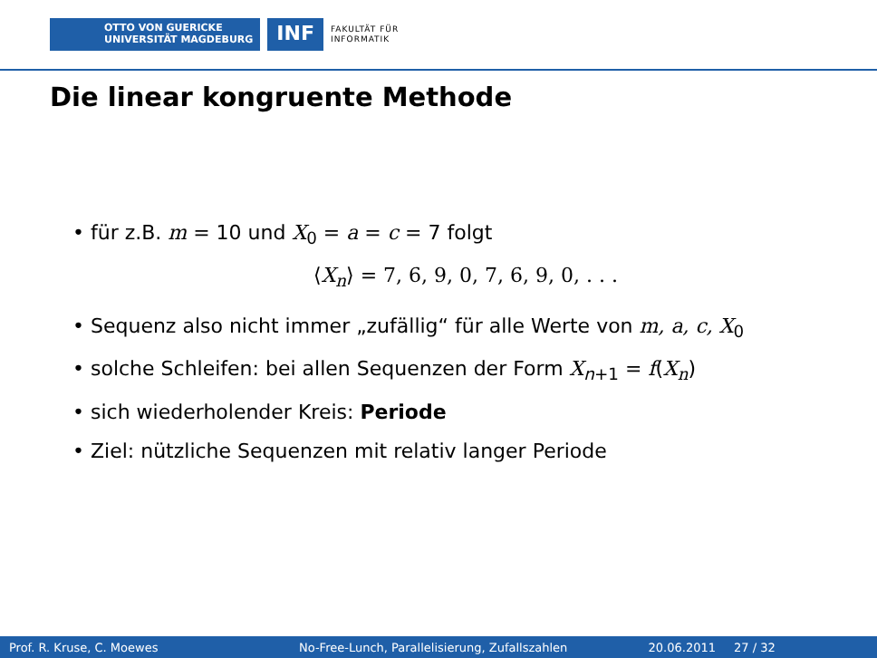OTTO VON GUERICKE
UNIVERSITÄT MAGDEBURG
INF
FAKULTÄT FÜR
INFORMATIK
Die linear kongruente Methode
• für z.B. m = 10 und X<sub>0</sub> = a = c = 7 folgt
⟨X<sub>n</sub>⟩ = 7, 6, 9, 0, 7, 6, 9, 0, . . .
• Sequenz also nicht immer „zufällig“ für alle Werte von m, a, c, X<sub>0</sub>
• solche Schleifen: bei allen Sequenzen der Form X<sub>n+1</sub> = f(X<sub>n</sub>)
• sich wiederholender Kreis: Periode
• Ziel: nützliche Sequenzen mit relativ langer Periode
Prof. R. Kruse, C. Moewes
No-Free-Lunch, Parallelisierung, Zufallszahlen
20.06.2011 27 / 32